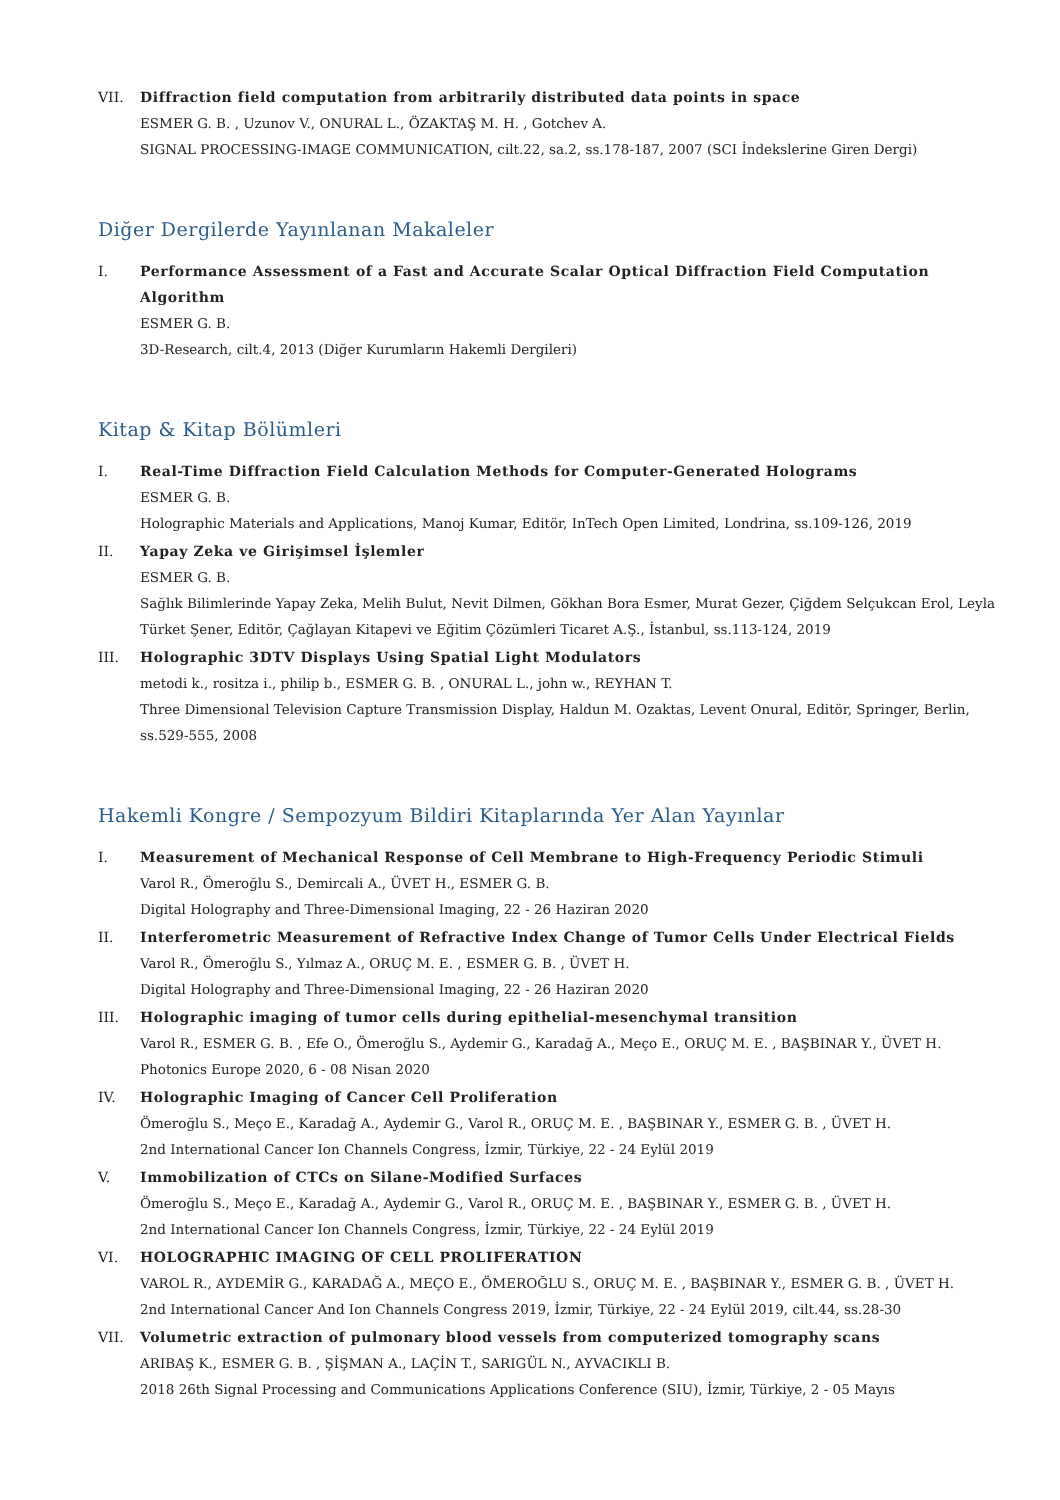VII. Diffraction field computation from arbitrarily distributed data points in space
ESMER G. B. , Uzunov V., ONURAL L., ÖZAKTAŞ M. H. , Gotchev A.
SIGNAL PROCESSING-IMAGE COMMUNICATION, cilt.22, sa.2, ss.178-187, 2007 (SCI İndekslerine Giren Dergi)
Diğer Dergilerde Yayınlanan Makaleler
I. Performance Assessment of a Fast and Accurate Scalar Optical Diffraction Field Computation Algorithm
ESMER G. B.
3D-Research, cilt.4, 2013 (Diğer Kurumların Hakemli Dergileri)
Kitap & Kitap Bölümleri
I. Real-Time Diffraction Field Calculation Methods for Computer-Generated Holograms
ESMER G. B.
Holographic Materials and Applications, Manoj Kumar, Editör, InTech Open Limited, Londrina, ss.109-126, 2019
II. Yapay Zeka ve Girişimsel İşlemler
ESMER G. B.
Sağlık Bilimlerinde Yapay Zeka, Melih Bulut, Nevit Dilmen, Gökhan Bora Esmer, Murat Gezer, Çiğdem Selçukcan Erol, Leyla Türket Şener, Editör, Çağlayan Kitapevi ve Eğitim Çözümleri Ticaret A.Ş., İstanbul, ss.113-124, 2019
III. Holographic 3DTV Displays Using Spatial Light Modulators
metodi k., rositza i., philip b., ESMER G. B. , ONURAL L., john w., REYHAN T.
Three Dimensional Television Capture Transmission Display, Haldun M. Ozaktas, Levent Onural, Editör, Springer, Berlin, ss.529-555, 2008
Hakemli Kongre / Sempozyum Bildiri Kitaplarında Yer Alan Yayınlar
I. Measurement of Mechanical Response of Cell Membrane to High-Frequency Periodic Stimuli
Varol R., Ömeroğlu S., Demircali A., ÜVET H., ESMER G. B.
Digital Holography and Three-Dimensional Imaging, 22 - 26 Haziran 2020
II. Interferometric Measurement of Refractive Index Change of Tumor Cells Under Electrical Fields
Varol R., Ömeroğlu S., Yılmaz A., ORUÇ M. E. , ESMER G. B. , ÜVET H.
Digital Holography and Three-Dimensional Imaging, 22 - 26 Haziran 2020
III. Holographic imaging of tumor cells during epithelial-mesenchymal transition
Varol R., ESMER G. B. , Efe O., Ömeroğlu S., Aydemir G., Karadağ A., Meço E., ORUÇ M. E. , BAŞBINAR Y., ÜVET H.
Photonics Europe 2020, 6 - 08 Nisan 2020
IV. Holographic Imaging of Cancer Cell Proliferation
Ömeroğlu S., Meço E., Karadağ A., Aydemir G., Varol R., ORUÇ M. E. , BAŞBINAR Y., ESMER G. B. , ÜVET H.
2nd International Cancer Ion Channels Congress, İzmir, Türkiye, 22 - 24 Eylül 2019
V. Immobilization of CTCs on Silane-Modified Surfaces
Ömeroğlu S., Meço E., Karadağ A., Aydemir G., Varol R., ORUÇ M. E. , BAŞBINAR Y., ESMER G. B. , ÜVET H.
2nd International Cancer Ion Channels Congress, İzmir, Türkiye, 22 - 24 Eylül 2019
VI. HOLOGRAPHIC IMAGING OF CELL PROLIFERATION
VAROL R., AYDEMİR G., KARADAĞ A., MEÇO E., ÖMEROĞLU S., ORUÇ M. E. , BAŞBINAR Y., ESMER G. B. , ÜVET H.
2nd International Cancer And Ion Channels Congress 2019, İzmir, Türkiye, 22 - 24 Eylül 2019, cilt.44, ss.28-30
VII. Volumetric extraction of pulmonary blood vessels from computerized tomography scans
ARIBAŞ K., ESMER G. B. , ŞİŞMAN A., LAÇİN T., SARIGÜL N., AYVACIKLI B.
2018 26th Signal Processing and Communications Applications Conference (SIU), İzmir, Türkiye, 2 - 05 Mayıs